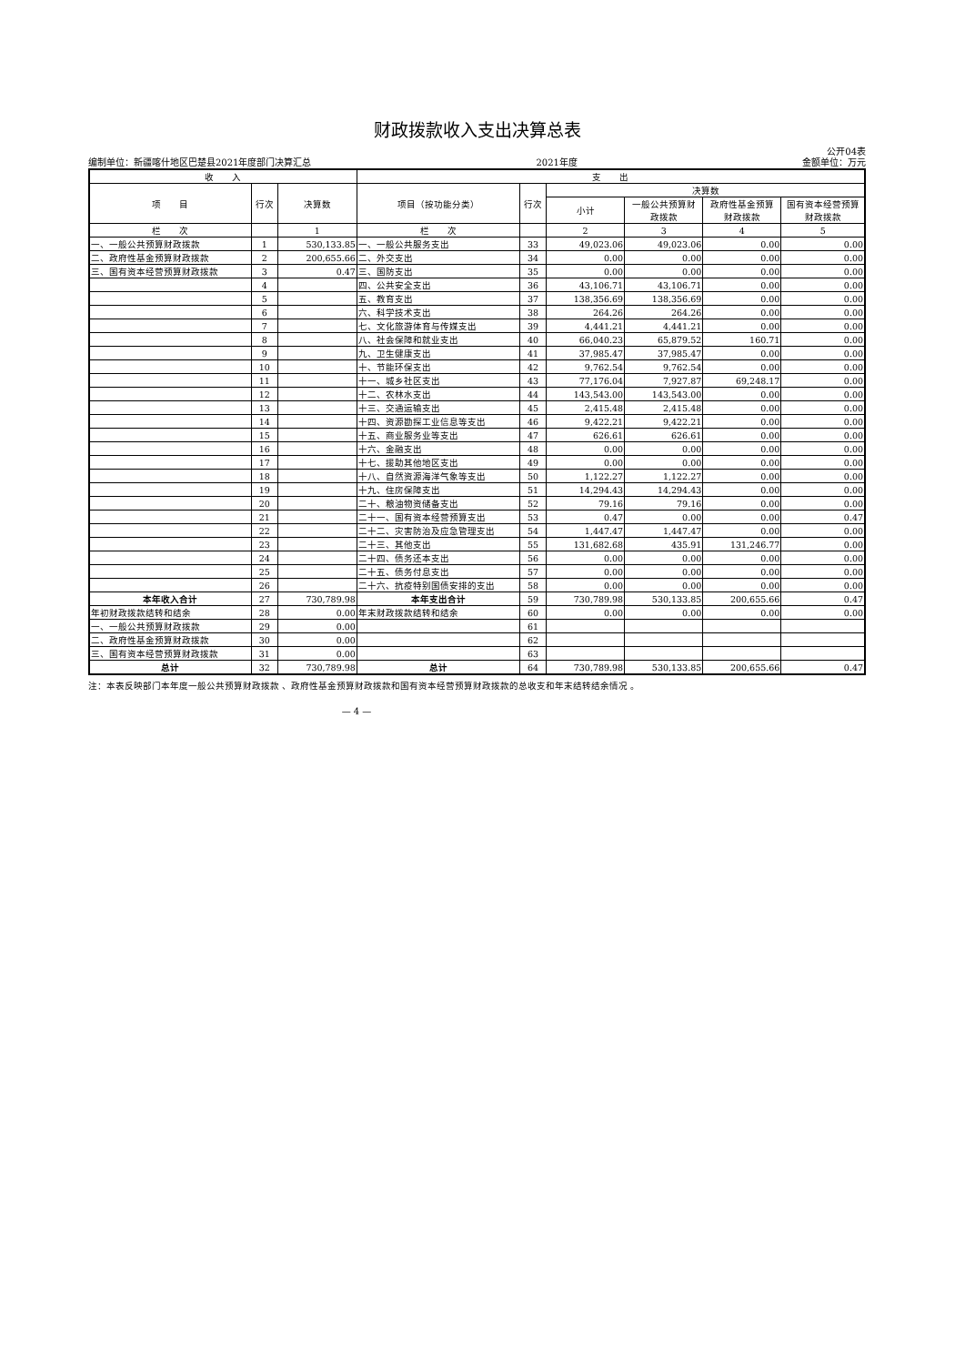财政拨款收入支出决算总表
公开04表
编制单位：新疆喀什地区巴楚县2021年度部门决算汇总 2021年度 金额单位：万元
| 收 入 | | | 支 出 | | | | | |
| --- | --- | --- | --- | --- | --- | --- | --- | --- |
| 项 目 | 行次 | 决算数 | 项目（按功能分类） | 行次 | 决算数 | | | |
| | | | | | 小计 | 一般公共预算财 政拨款 | 政府性基金预算 财政拨款 | 国有资本经营预算 财政拨款 |
| 栏 次 | | 1 | 栏 次 | | 2 | 3 | 4 | 5 |
| 一、一般公共预算财政拨款 | 1 | 530,133.85 | 一、一般公共服务支出 | 33 | 49,023.06 | 49,023.06 | 0.00 | 0.00 |
| 二、政府性基金预算财政拨款 | 2 | 200,655.66 | 二、外交支出 | 34 | 0.00 | 0.00 | 0.00 | 0.00 |
| 三、国有资本经营预算财政拨款 | 3 | 0.47 | 三、国防支出 | 35 | 0.00 | 0.00 | 0.00 | 0.00 |
| | 4 | | 四、公共安全支出 | 36 | 43,106.71 | 43,106.71 | 0.00 | 0.00 |
| | 5 | | 五、教育支出 | 37 | 138,356.69 | 138,356.69 | 0.00 | 0.00 |
| | 6 | | 六、科学技术支出 | 38 | 264.26 | 264.26 | 0.00 | 0.00 |
| | 7 | | 七、文化旅游体育与传媒支出 | 39 | 4,441.21 | 4,441.21 | 0.00 | 0.00 |
| | 8 | | 八、社会保障和就业支出 | 40 | 66,040.23 | 65,879.52 | 160.71 | 0.00 |
| | 9 | | 九、卫生健康支出 | 41 | 37,985.47 | 37,985.47 | 0.00 | 0.00 |
| | 10 | | 十、节能环保支出 | 42 | 9,762.54 | 9,762.54 | 0.00 | 0.00 |
| | 11 | | 十一、城乡社区支出 | 43 | 77,176.04 | 7,927.87 | 69,248.17 | 0.00 |
| | 12 | | 十二、农林水支出 | 44 | 143,543.00 | 143,543.00 | 0.00 | 0.00 |
| | 13 | | 十三、交通运输支出 | 45 | 2,415.48 | 2,415.48 | 0.00 | 0.00 |
| | 14 | | 十四、资源勘探工业信息等支出 | 46 | 9,422.21 | 9,422.21 | 0.00 | 0.00 |
| | 15 | | 十五、商业服务业等支出 | 47 | 626.61 | 626.61 | 0.00 | 0.00 |
| | 16 | | 十六、金融支出 | 48 | 0.00 | 0.00 | 0.00 | 0.00 |
| | 17 | | 十七、援助其他地区支出 | 49 | 0.00 | 0.00 | 0.00 | 0.00 |
| | 18 | | 十八、自然资源海洋气象等支出 | 50 | 1,122.27 | 1,122.27 | 0.00 | 0.00 |
| | 19 | | 十九、住房保障支出 | 51 | 14,294.43 | 14,294.43 | 0.00 | 0.00 |
| | 20 | | 二十、粮油物资储备支出 | 52 | 79.16 | 79.16 | 0.00 | 0.00 |
| | 21 | | 二十一、国有资本经营预算支出 | 53 | 0.47 | 0.00 | 0.00 | 0.47 |
| | 22 | | 二十二、灾害防治及应急管理支出 | 54 | 1,447.47 | 1,447.47 | 0.00 | 0.00 |
| | 23 | | 二十三、其他支出 | 55 | 131,682.68 | 435.91 | 131,246.77 | 0.00 |
| | 24 | | 二十四、债务还本支出 | 56 | 0.00 | 0.00 | 0.00 | 0.00 |
| | 25 | | 二十五、债务付息支出 | 57 | 0.00 | 0.00 | 0.00 | 0.00 |
| | 26 | | 二十六、抗疫特别国债安排的支出 | 58 | 0.00 | 0.00 | 0.00 | 0.00 |
| 本年收入合计 | 27 | 730,789.98 | 本年支出合计 | 59 | 730,789.98 | 530,133.85 | 200,655.66 | 0.47 |
| 年初财政拨款结转和结余 | 28 | 0.00 | 年末财政拨款结转和结余 | 60 | 0.00 | 0.00 | 0.00 | 0.00 |
| 一、一般公共预算财政拨款 | 29 | 0.00 | | 61 | | | | |
| 二、政府性基金预算财政拨款 | 30 | 0.00 | | 62 | | | | |
| 三、国有资本经营预算财政拨款 | 31 | 0.00 | | 63 | | | | |
| 总计 | 32 | 730,789.98 | 总计 | 64 | 730,789.98 | 530,133.85 | 200,655.66 | 0.47 |
注：本表反映部门本年度一般公共预算财政拨款 、政府性基金预算财政拨款和国有资本经营预算财政拨款的总收支和年末结转结余情况 。
— 4 —